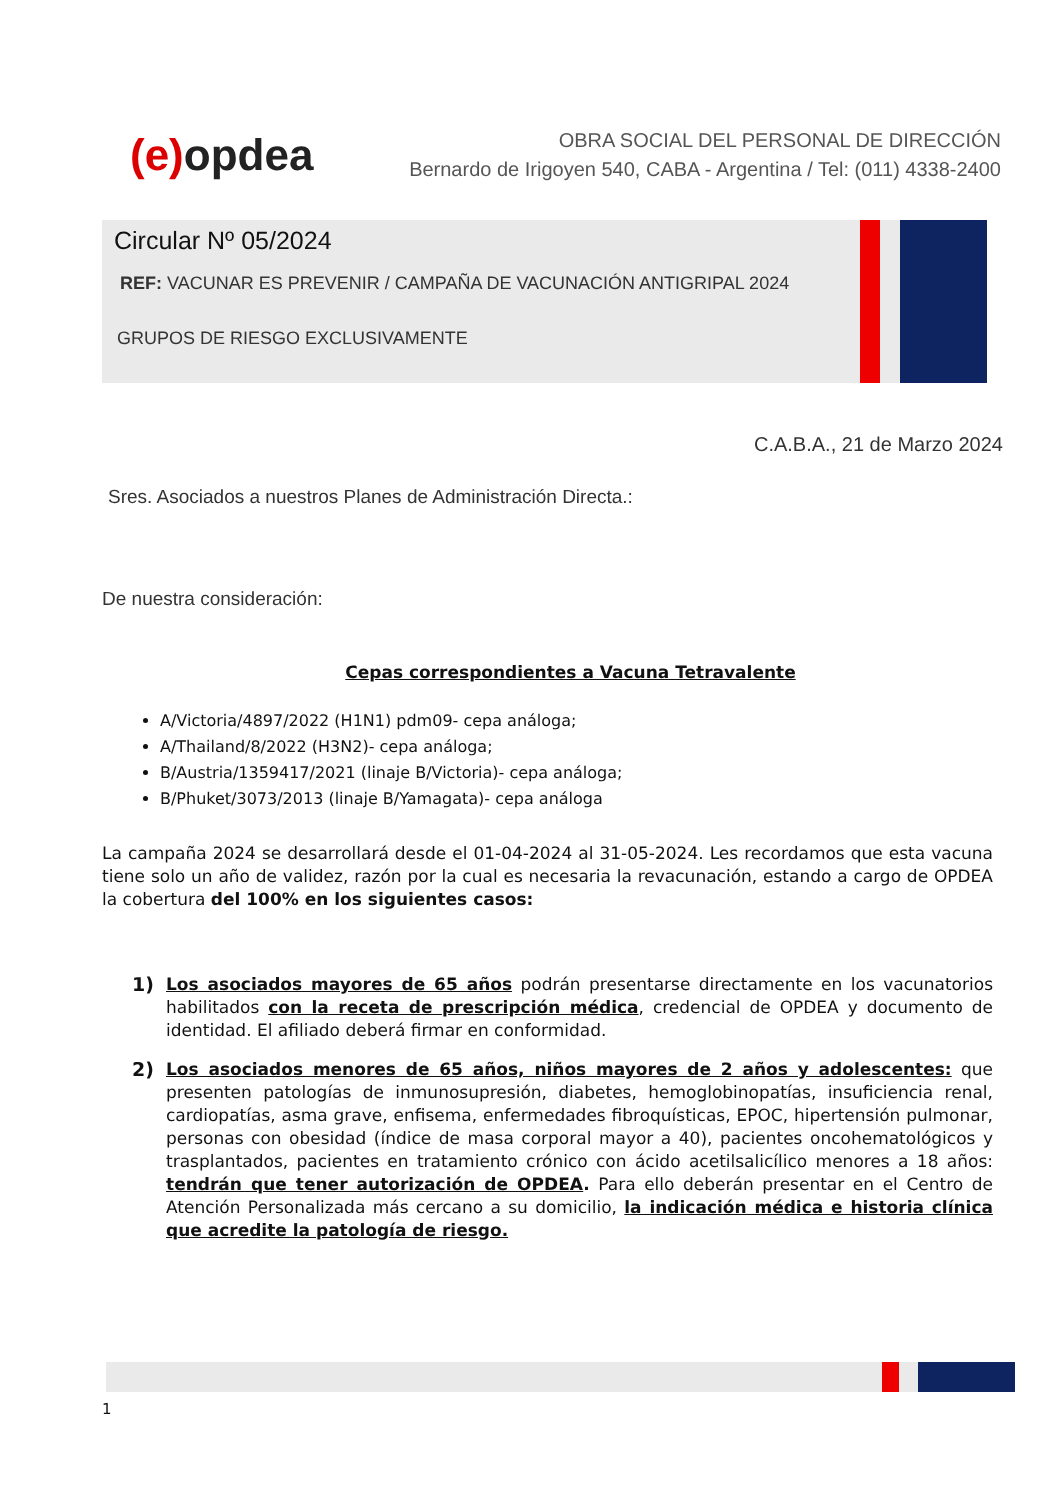(e) opdea
OBRA SOCIAL DEL PERSONAL DE DIRECCIÓN
Bernardo de Irigoyen 540, CABA - Argentina / Tel: (011) 4338-2400
Circular Nº 05/2024
REF: VACUNAR ES PREVENIR / CAMPAÑA DE VACUNACIÓN ANTIGRIPAL 2024
GRUPOS DE RIESGO EXCLUSIVAMENTE
C.A.B.A., 21 de Marzo 2024
Sres. Asociados a nuestros Planes de Administración Directa.:
De nuestra consideración:
Cepas correspondientes a Vacuna Tetravalente
A/Victoria/4897/2022 (H1N1) pdm09- cepa análoga;
A/Thailand/8/2022 (H3N2)- cepa análoga;
B/Austria/1359417/2021 (linaje B/Victoria)- cepa análoga;
B/Phuket/3073/2013 (linaje B/Yamagata)- cepa análoga
La campaña 2024 se desarrollará desde el 01-04-2024 al 31-05-2024. Les recordamos que esta vacuna tiene solo un año de validez, razón por la cual es necesaria la revacunación, estando a cargo de OPDEA la cobertura del 100% en los siguientes casos:
1) Los asociados mayores de 65 años podrán presentarse directamente en los vacunatorios habilitados con la receta de prescripción médica, credencial de OPDEA y documento de identidad. El afiliado deberá firmar en conformidad.
2) Los asociados menores de 65 años, niños mayores de 2 años y adolescentes: que presenten patologías de inmunosupresión, diabetes, hemoglobinopatías, insuficiencia renal, cardiopatías, asma grave, enfisema, enfermedades fibroquísticas, EPOC, hipertensión pulmonar, personas con obesidad (índice de masa corporal mayor a 40), pacientes oncohematológicos y trasplantados, pacientes en tratamiento crónico con ácido acetilsalicílico menores a 18 años: tendrán que tener autorización de OPDEA. Para ello deberán presentar en el Centro de Atención Personalizada más cercano a su domicilio, la indicación médica e historia clínica que acredite la patología de riesgo.
1